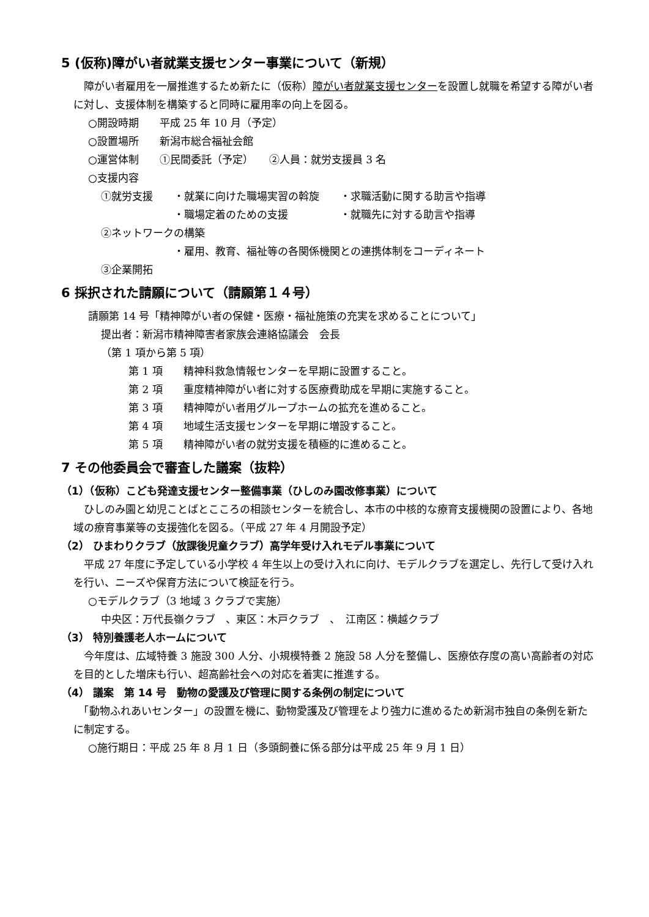5 (仮称)障がい者就業支援センター事業について（新規）
　障がい者雇用を一層推進するため新たに（仮称）障がい者就業支援センターを設置し就職を希望する障がい者に対し、支援体制を構築すると同時に雇用率の向上を図る。
○開設時期　　平成 25 年 10 月（予定）
○設置場所　　新潟市総合福祉会館
○運営体制　　①民間委託（予定）　　②人員：就労支援員 3 名
○支援内容
①就労支援　　・就業に向けた職場実習の斡旋　　・求職活動に関する助言や指導
　　　　　　　・職場定着のための支援　　　　　・就職先に対する助言や指導
②ネットワークの構築
　　　　　　　・雇用、教育、福祉等の各関係機関との連携体制をコーディネート
③企業開拓
6 採択された請願について（請願第１４号）
請願第 14 号「精神障がい者の保健・医療・福祉施策の充実を求めることについて」
提出者：新潟市精神障害者家族会連絡協議会　会長
（第 1 項から第 5 項）
第 1 項　　精神科救急情報センターを早期に設置すること。
第 2 項　　重度精神障がい者に対する医療費助成を早期に実施すること。
第 3 項　　精神障がい者用グループホームの拡充を進めること。
第 4 項　　地域生活支援センターを早期に増設すること。
第 5 項　　精神障がい者の就労支援を積極的に進めること。
7 その他委員会で審査した議案（抜粋）
（1）（仮称）こども発達支援センター整備事業（ひしのみ園改修事業）について
　ひしのみ園と幼児ことばとこころの相談センターを統合し、本市の中核的な療育支援機関の設置により、各地域の療育事業等の支援強化を図る。（平成 27 年 4 月開設予定）
（2） ひまわりクラブ（放課後児童クラブ）高学年受け入れモデル事業について
　平成 27 年度に予定している小学校 4 年生以上の受け入れに向け、モデルクラブを選定し、先行して受け入れを行い、ニーズや保育方法について検証を行う。
○モデルクラブ（3 地域 3 クラブで実施）
中央区：万代長嶺クラブ　、東区：木戸クラブ　、　江南区：横越クラブ
（3） 特別養護老人ホームについて
　今年度は、広域特養 3 施設 300 人分、小規模特養 2 施設 58 人分を整備し、医療依存度の高い高齢者の対応を目的とした増床も行い、超高齢社会への対応を着実に推進する。
（4） 議案　第 14 号　動物の愛護及び管理に関する条例の制定について
　「動物ふれあいセンター」の設置を機に、動物愛護及び管理をより強力に進めるため新潟市独自の条例を新たに制定する。
○施行期日：平成 25 年 8 月 1 日（多頭飼養に係る部分は平成 25 年 9 月 1 日）